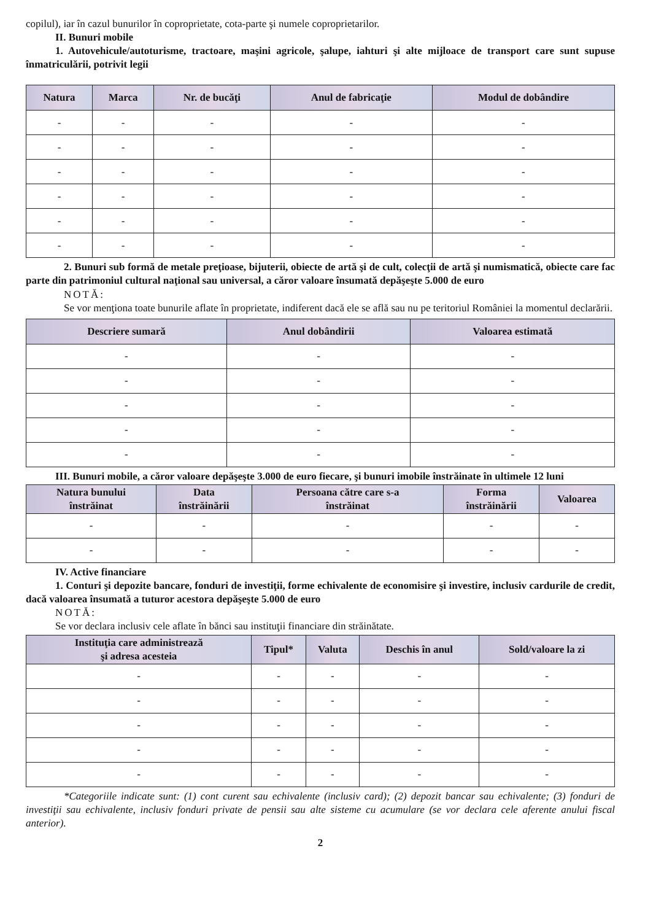copilul), iar în cazul bunurilor în coproprietate, cota-parte şi numele coproprietarilor.
II. Bunuri mobile
1. Autovehicule/autoturisme, tractoare, maşini agricole, şalupe, iahturi şi alte mijloace de transport care sunt supuse înmatriculării, potrivit legii
| Natura | Marca | Nr. de bucăţi | Anul de fabricaţie | Modul de dobândire |
| --- | --- | --- | --- | --- |
| - | - | - | - | - |
| - | - | - | - | - |
| - | - | - | - | - |
| - | - | - | - | - |
| - | - | - | - | - |
| - | - | - | - | - |
2. Bunuri sub formă de metale preţioase, bijuterii, obiecte de artă şi de cult, colecţii de artă şi numismatică, obiecte care fac parte din patrimoniul cultural naţional sau universal, a căror valoare însumată depăşeşte 5.000 de euro
NOTĂ:
Se vor menţiona toate bunurile aflate în proprietate, indiferent dacă ele se află sau nu pe teritoriul României la momentul declarării.
| Descriere sumară | Anul dobândirii | Valoarea estimată |
| --- | --- | --- |
| - | - | - |
| - | - | - |
| - | - | - |
| - | - | - |
| - | - | - |
III. Bunuri mobile, a căror valoare depăşeşte 3.000 de euro fiecare, şi bunuri imobile înstrăinate în ultimele 12 luni
| Natura bunului înstrăinat | Data înstrăinării | Persoana către care s-a înstrăinat | Forma înstrăinării | Valoarea |
| --- | --- | --- | --- | --- |
| - | - | - | - | - |
| - | - | - | - | - |
IV. Active financiare
1. Conturi şi depozite bancare, fonduri de investiţii, forme echivalente de economisire şi investire, inclusiv cardurile de credit, dacă valoarea însumată a tuturor acestora depăşeşte 5.000 de euro
NOTĂ:
Se vor declara inclusiv cele aflate în bănci sau instituţii financiare din străinătate.
| Instituţia care administrează şi adresa acesteia | Tipul* | Valuta | Deschis în anul | Sold/valoare la zi |
| --- | --- | --- | --- | --- |
| - | - | - | - | - |
| - | - | - | - | - |
| - | - | - | - | - |
| - | - | - | - | - |
| - | - | - | - | - |
*Categoriile indicate sunt: (1) cont curent sau echivalente (inclusiv card); (2) depozit bancar sau echivalente; (3) fonduri de investiţii sau echivalente, inclusiv fonduri private de pensii sau alte sisteme cu acumulare (se vor declara cele aferente anului fiscal anterior).
2